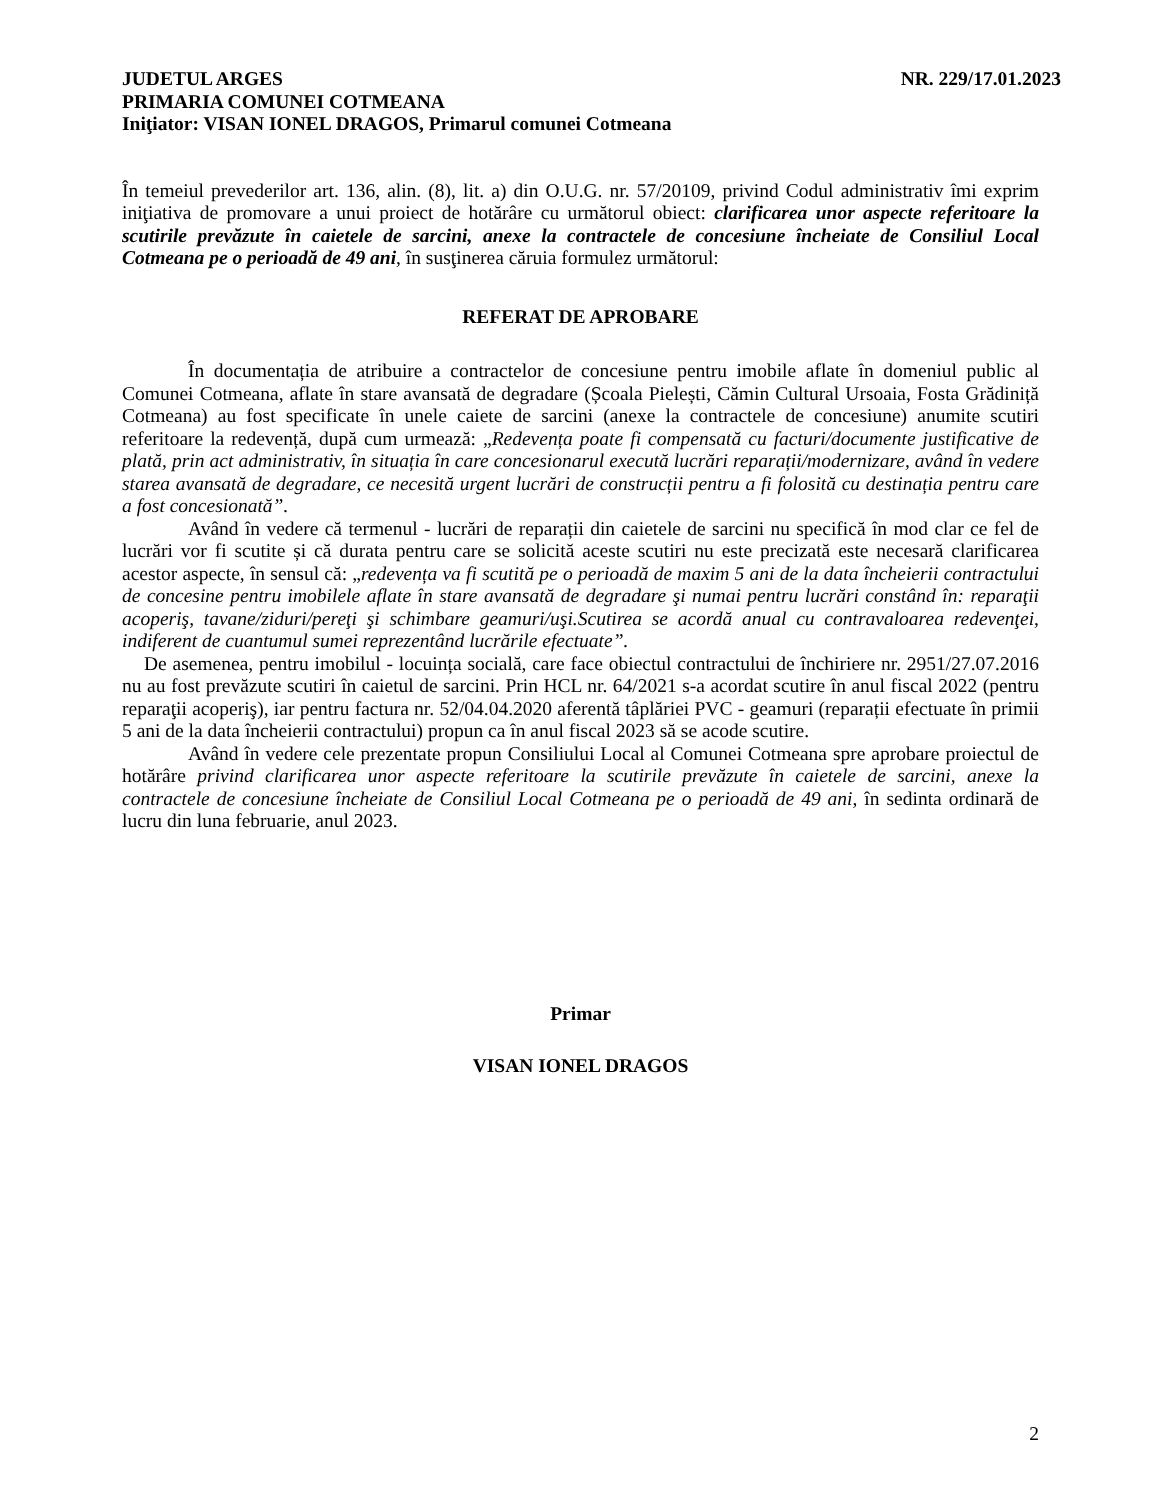JUDETUL ARGES NR. 229/17.01.2023
PRIMARIA COMUNEI COTMEANA
Iniţiator: VISAN IONEL DRAGOS, Primarul comunei Cotmeana
În temeiul prevederilor art. 136, alin. (8), lit. a) din O.U.G. nr. 57/20109, privind Codul administrativ îmi exprim iniţiativa de promovare a unui proiect de hotărâre cu următorul obiect: clarificarea unor aspecte referitoare la scutirile prevăzute în caietele de sarcini, anexe la contractele de concesiune încheiate de Consiliul Local Cotmeana pe o perioadă de 49 ani, în susţinerea căruia formulez următorul:
REFERAT DE APROBARE
În documentația de atribuire a contractelor de concesiune pentru imobile aflate în domeniul public al Comunei Cotmeana, aflate în stare avansată de degradare (Școala Pielești, Cămin Cultural Ursoaia, Fosta Grădiniță Cotmeana) au fost specificate în unele caiete de sarcini (anexe la contractele de concesiune) anumite scutiri referitoare la redevență, după cum urmează: „Redevența poate fi compensată cu facturi/documente justificative de plată, prin act administrativ, în situația în care concesionarul execută lucrări reparații/modernizare, având în vedere starea avansată de degradare, ce necesită urgent lucrări de construcții pentru a fi folosită cu destinația pentru care a fost concesionată”.
Având în vedere că termenul - lucrări de reparații din caietele de sarcini nu specifică în mod clar ce fel de lucrări vor fi scutite și că durata pentru care se solicită aceste scutiri nu este precizată este necesară clarificarea acestor aspecte, în sensul că: „redevența va fi scutită pe o perioadă de maxim 5 ani de la data încheierii contractului de concesine pentru imobilele aflate în stare avansată de degradare şi numai pentru lucrări constând în: reparaţii acoperiş, tavane/ziduri/pereţi şi schimbare geamuri/uşi.Scutirea se acordă anual cu contravaloarea redevenţei, indiferent de cuantumul sumei reprezentând lucrările efectuate”.
De asemenea, pentru imobilul - locuința socială, care face obiectul contractului de închiriere nr. 2951/27.07.2016 nu au fost prevăzute scutiri în caietul de sarcini. Prin HCL nr. 64/2021 s-a acordat scutire în anul fiscal 2022 (pentru reparaţii acoperiş), iar pentru factura nr. 52/04.04.2020 aferentă tâplăriei PVC - geamuri (reparații efectuate în primii 5 ani de la data încheierii contractului) propun ca în anul fiscal 2023 să se acode scutire.
Având în vedere cele prezentate propun Consiliului Local al Comunei Cotmeana spre aprobare proiectul de hotărâre privind clarificarea unor aspecte referitoare la scutirile prevăzute în caietele de sarcini, anexe la contractele de concesiune încheiate de Consiliul Local Cotmeana pe o perioadă de 49 ani, în sedinta ordinară de lucru din luna februarie, anul 2023.
Primar
VISAN IONEL DRAGOS
2